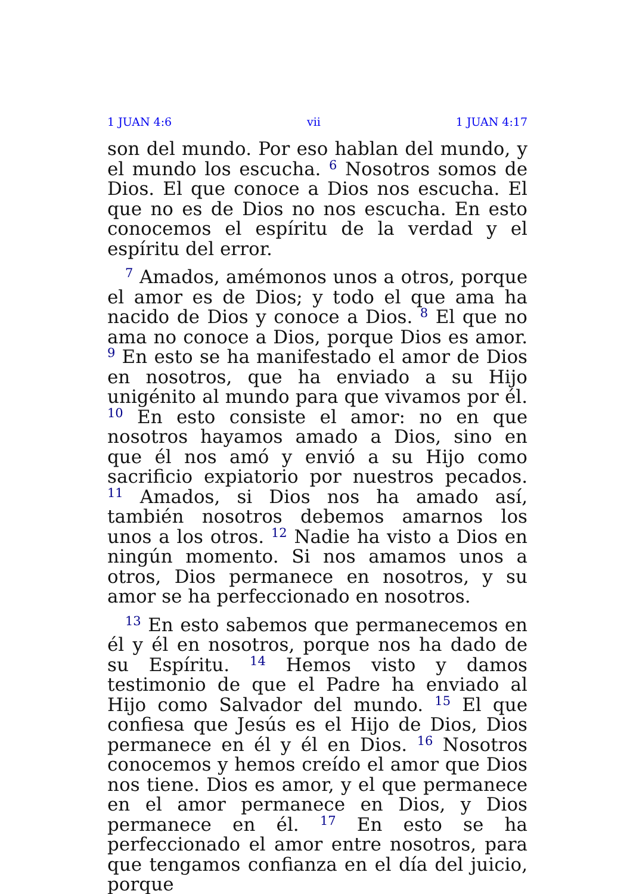1 JUAN 4:6 vii 1 JUAN 4:17
son del mundo. Por eso hablan del mundo, y el mundo los escucha. <sup>6</sup> Nosotros somos de Dios. El que conoce a Dios nos escucha. El que no es de Dios no nos escucha. En esto conocemos el espíritu de la verdad y el espíritu del error.
<sup>7</sup> Amados, amémonos unos a otros, porque el amor es de Dios; y todo el que ama ha nacido de Dios y conoce a Dios. <sup>8</sup> El que no ama no conoce a Dios, porque Dios es amor. <sup>9</sup> En esto se ha manifestado el amor de Dios en nosotros, que ha enviado a su Hijo unigénito al mundo para que vivamos por él. <sup>10</sup> En esto consiste el amor: no en que nosotros hayamos amado a Dios, sino en que él nos amó y envió a su Hijo como sacrificio expiatorio por nuestros pecados. <sup>11</sup> Amados, si Dios nos ha amado así, también nosotros debemos amarnos los unos a los otros. <sup>12</sup> Nadie ha visto a Dios en ningún momento. Si nos amamos unos a otros, Dios permanece en nosotros, y su amor se ha perfeccionado en nosotros.
<sup>13</sup> En esto sabemos que permanecemos en él y él en nosotros, porque nos ha dado de su Espíritu. <sup>14</sup> Hemos visto y damos testimonio de que el Padre ha enviado al Hijo como Salvador del mundo. <sup>15</sup> El que confiesa que Jesús es el Hijo de Dios, Dios permanece en él y él en Dios. <sup>16</sup> Nosotros conocemos y hemos creído el amor que Dios nos tiene. Dios es amor, y el que permanece en el amor permanece en Dios, y Dios permanece en él. <sup>17</sup> En esto se ha perfeccionado el amor entre nosotros, para que tengamos confianza en el día del juicio, porque